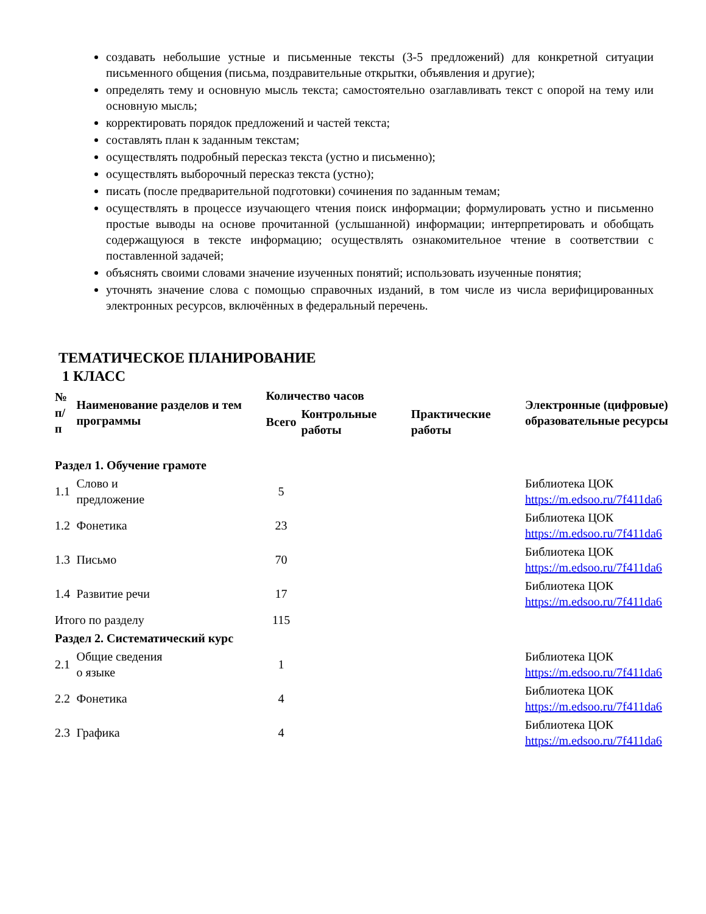создавать небольшие устные и письменные тексты (3-5 предложений) для конкретной ситуации письменного общения (письма, поздравительные открытки, объявления и другие);
определять тему и основную мысль текста; самостоятельно озаглавливать текст с опорой на тему или основную мысль;
корректировать порядок предложений и частей текста;
составлять план к заданным текстам;
осуществлять подробный пересказ текста (устно и письменно);
осуществлять выборочный пересказ текста (устно);
писать (после предварительной подготовки) сочинения по заданным темам;
осуществлять в процессе изучающего чтения поиск информации; формулировать устно и письменно простые выводы на основе прочитанной (услышанной) информации; интерпретировать и обобщать содержащуюся в тексте информацию; осуществлять ознакомительное чтение в соответствии с поставленной задачей;
объяснять своими словами значение изученных понятий; использовать изученные понятия;
уточнять значение слова с помощью справочных изданий, в том числе из числа верифицированных электронных ресурсов, включённых в федеральный перечень.
ТЕМАТИЧЕСКОЕ ПЛАНИРОВАНИЕ
1 КЛАСС
| № п/п | Наименование разделов и тем программы | Количество часов | | | Электронные (цифровые) образовательные ресурсы |
| --- | --- | --- | --- | --- | --- |
| | | Всего | Контрольные работы | Практические работы | |
| Раздел 1. Обучение грамоте | | | | | |
| 1.1 | Слово и предложение | 5 | | | Библиотека ЦОК https://m.edsoo.ru/7f411da6 |
| 1.2 | Фонетика | 23 | | | Библиотека ЦОК https://m.edsoo.ru/7f411da6 |
| 1.3 | Письмо | 70 | | | Библиотека ЦОК https://m.edsoo.ru/7f411da6 |
| 1.4 | Развитие речи | 17 | | | Библиотека ЦОК https://m.edsoo.ru/7f411da6 |
| Итого по разделу | | 115 | | | |
| Раздел 2. Систематический курс | | | | | |
| 2.1 | Общие сведения о языке | 1 | | | Библиотека ЦОК https://m.edsoo.ru/7f411da6 |
| 2.2 | Фонетика | 4 | | | Библиотека ЦОК https://m.edsoo.ru/7f411da6 |
| 2.3 | Графика | 4 | | | Библиотека ЦОК https://m.edsoo.ru/7f411da6 |